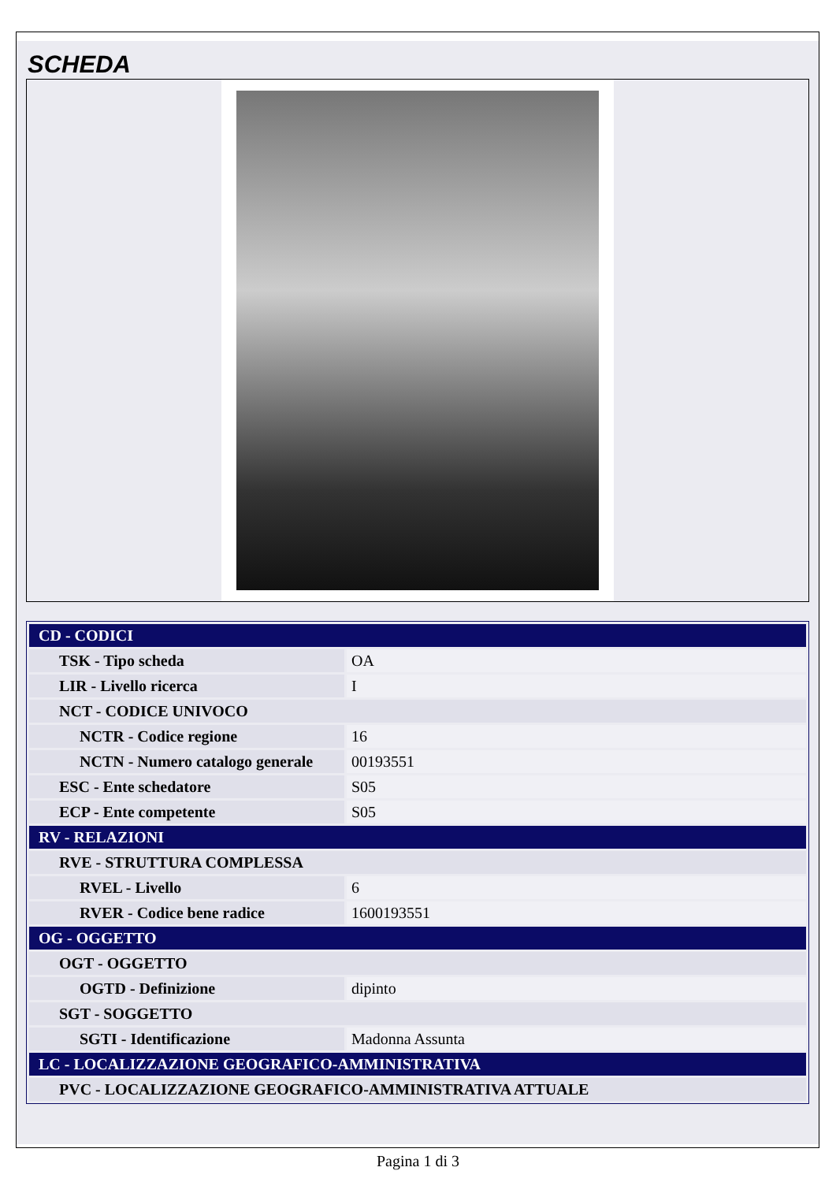SCHEDA
| CD - CODICI | |
| TSK - Tipo scheda | OA |
| LIR - Livello ricerca | I |
| NCT - CODICE UNIVOCO | |
| NCTR - Codice regione | 16 |
| NCTN - Numero catalogo generale | 00193551 |
| ESC - Ente schedatore | S05 |
| ECP - Ente competente | S05 |
| RV - RELAZIONI | |
| RVE - STRUTTURA COMPLESSA | |
| RVEL - Livello | 6 |
| RVER - Codice bene radice | 1600193551 |
| OG - OGGETTO | |
| OGT - OGGETTO | |
| OGTD - Definizione | dipinto |
| SGT - SOGGETTO | |
| SGTI - Identificazione | Madonna Assunta |
| LC - LOCALIZZAZIONE GEOGRAFICO-AMMINISTRATIVA | |
| PVC - LOCALIZZAZIONE GEOGRAFICO-AMMINISTRATIVA ATTUALE | |
Pagina 1 di 3